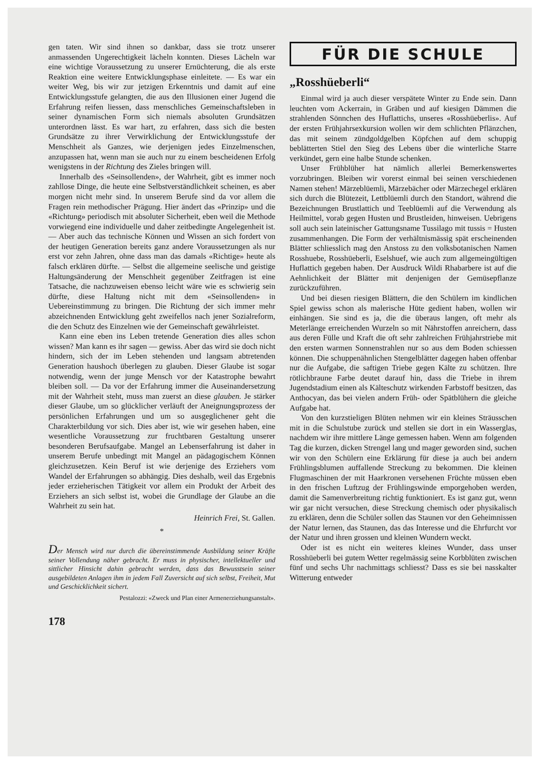gen taten. Wir sind ihnen so dankbar, dass sie trotz unserer anmassenden Ungerechtigkeit lächeln konnten. Dieses Lächeln war eine wichtige Voraussetzung zu unserer Ernüchterung, die als erste Reaktion eine weitere Entwicklungsphase einleitete. — Es war ein weiter Weg, bis wir zur jetzigen Erkenntnis und damit auf eine Entwicklungsstufe gelangten, die aus den Illusionen einer Jugend die Erfahrung reifen liessen, dass menschliches Gemeinschaftsleben in seiner dynamischen Form sich niemals absoluten Grundsätzen unterordnen lässt. Es war hart, zu erfahren, dass sich die besten Grundsätze zu ihrer Verwirklichung der Entwicklungsstufe der Menschheit als Ganzes, wie derjenigen jedes Einzelmenschen, anzupassen hat, wenn man sie auch nur zu einem bescheidenen Erfolg wenigstens in der Richtung des Zieles bringen will.
Innerhalb des «Seinsollenden», der Wahrheit, gibt es immer noch zahllose Dinge, die heute eine Selbstverständlichkeit scheinen, es aber morgen nicht mehr sind. In unserem Berufe sind da vor allem die Fragen rein methodischer Prägung. Hier ändert das «Prinzip» und die «Richtung» periodisch mit absoluter Sicherheit, eben weil die Methode vorwiegend eine individuelle und daher zeitbedingte Angelegenheit ist. — Aber auch das technische Können und Wissen an sich fordert von der heutigen Generation bereits ganz andere Voraussetzungen als nur erst vor zehn Jahren, ohne dass man das damals «Richtige» heute als falsch erklären dürfte. — Selbst die allgemeine seelische und geistige Haltungsänderung der Menschheit gegenüber Zeitfragen ist eine Tatsache, die nachzuweisen ebenso leicht wäre wie es schwierig sein dürfte, diese Haltung nicht mit dem «Seinsollenden» in Uebereinstimmung zu bringen. Die Richtung der sich immer mehr abzeichnenden Entwicklung geht zweifellos nach jener Sozialreform, die den Schutz des Einzelnen wie der Gemeinschaft gewährleistet.
Kann eine eben ins Leben tretende Generation dies alles schon wissen? Man kann es ihr sagen — gewiss. Aber das wird sie doch nicht hindern, sich der im Leben stehenden und langsam abtretenden Generation haushoch überlegen zu glauben. Dieser Glaube ist sogar notwendig, wenn der junge Mensch vor der Katastrophe bewahrt bleiben soll. — Da vor der Erfahrung immer die Auseinandersetzung mit der Wahrheit steht, muss man zuerst an diese glauben. Je stärker dieser Glaube, um so glücklicher verläuft der Aneignungsprozess der persönlichen Erfahrungen und um so ausgeglichener geht die Charakterbildung vor sich. Dies aber ist, wie wir gesehen haben, eine wesentliche Voraussetzung zur fruchtbaren Gestaltung unserer besonderen Berufsaufgabe. Mangel an Lebenserfahrung ist daher in unserem Berufe unbedingt mit Mangel an pädagogischem Können gleichzusetzen. Kein Beruf ist wie derjenige des Erziehers vom Wandel der Erfahrungen so abhängig. Dies deshalb, weil das Ergebnis jeder erzieherischen Tätigkeit vor allem ein Produkt der Arbeit des Erziehers an sich selbst ist, wobei die Grundlage der Glaube an die Wahrheit zu sein hat.
Heinrich Frei, St. Gallen.
*
Der Mensch wird nur durch die übereinstimmende Ausbildung seiner Kräfte seiner Vollendung näher gebracht. Er muss in physischer, intellektueller und sittlicher Hinsicht dahin gebracht werden, dass das Bewusstsein seiner ausgebildeten Anlagen ihm in jedem Fall Zuversicht auf sich selbst, Freiheit, Mut und Geschicklichkeit sichert.
Pestalozzi: «Zweck und Plan einer Armenerziehungsanstalt».
178
FÜR DIE SCHULE
„Rosshüeberli“
Einmal wird ja auch dieser verspätete Winter zu Ende sein. Dann leuchten vom Ackerrain, in Gräben und auf kiesigen Dämmen die strahlenden Sönnchen des Huflattichs, unseres «Rosshüeberlis». Auf der ersten Frühjahrsexkursion wollen wir dem schlichten Pflänzchen, das mit seinem zündgoldgelben Köpfchen auf dem schuppig beblätterten Stiel den Sieg des Lebens über die winterliche Starre verkündet, gern eine halbe Stunde schenken.
Unser Frühblüher hat nämlich allerlei Bemerkenswertes vorzubringen. Bleiben wir vorerst einmal bei seinen verschiedenen Namen stehen! Märzeblüemli, Märzebächer oder Märzechegel erklären sich durch die Blütezeit, Lettblüemli durch den Standort, während die Bezeichnungen Brustlattich und Teeblüemli auf die Verwendung als Heilmittel, vorab gegen Husten und Brustleiden, hinweisen. Uebrigens soll auch sein lateinischer Gattungsname Tussilago mit tussis = Husten zusammenhangen. Die Form der verhältnismässig spät erscheinenden Blätter schliesslich mag den Anstoss zu den volksbotanischen Namen Rosshuebe, Rosshüeberli, Eselshuef, wie auch zum allgemeingültigen Huflattich gegeben haben. Der Ausdruck Wildi Rhabarbere ist auf die Aehnlichkeit der Blätter mit denjenigen der Gemüsepflanze zurückzuführen.
Und bei diesen riesigen Blättern, die den Schülern im kindlichen Spiel gewiss schon als malerische Hüte gedient haben, wollen wir einhängen. Sie sind es ja, die die überaus langen, oft mehr als Meterlänge erreichenden Wurzeln so mit Nährstoffen anreichern, dass aus deren Fülle und Kraft die oft sehr zahlreichen Frühjahrstriebe mit den ersten warmen Sonnenstrahlen nur so aus dem Boden schiessen können. Die schuppenähnlichen Stengelblätter dagegen haben offenbar nur die Aufgabe, die saftigen Triebe gegen Kälte zu schützen. Ihre rötlichbraune Farbe deutet darauf hin, dass die Triebe in ihrem Jugendstadium einen als Kälteschutz wirkenden Farbstoff besitzen, das Anthocyan, das bei vielen andern Früh- oder Spätblühern die gleiche Aufgabe hat.
Von den kurzstieligen Blüten nehmen wir ein kleines Sträusschen mit in die Schulstube zurück und stellen sie dort in ein Wasserglas, nachdem wir ihre mittlere Länge gemessen haben. Wenn am folgenden Tag die kurzen, dicken Strengel lang und mager geworden sind, suchen wir von den Schülern eine Erklärung für diese ja auch bei andern Frühlingsblumen auffallende Streckung zu bekommen. Die kleinen Flugmaschinen der mit Haarkronen versehenen Früchte müssen eben in den frischen Luftzug der Frühlingswinde emporgehoben werden, damit die Samenverbreitung richtig funktioniert. Es ist ganz gut, wenn wir gar nicht versuchen, diese Streckung chemisch oder physikalisch zu erklären, denn die Schüler sollen das Staunen vor den Geheimnissen der Natur lernen, das Staunen, das das Interesse und die Ehrfurcht vor der Natur und ihren grossen und kleinen Wundern weckt.
Oder ist es nicht ein weiteres kleines Wunder, dass unser Rosshüeberli bei gutem Wetter regelmässig seine Korbblüten zwischen fünf und sechs Uhr nachmittags schliesst? Dass es sie bei nasskalter Witterung entweder